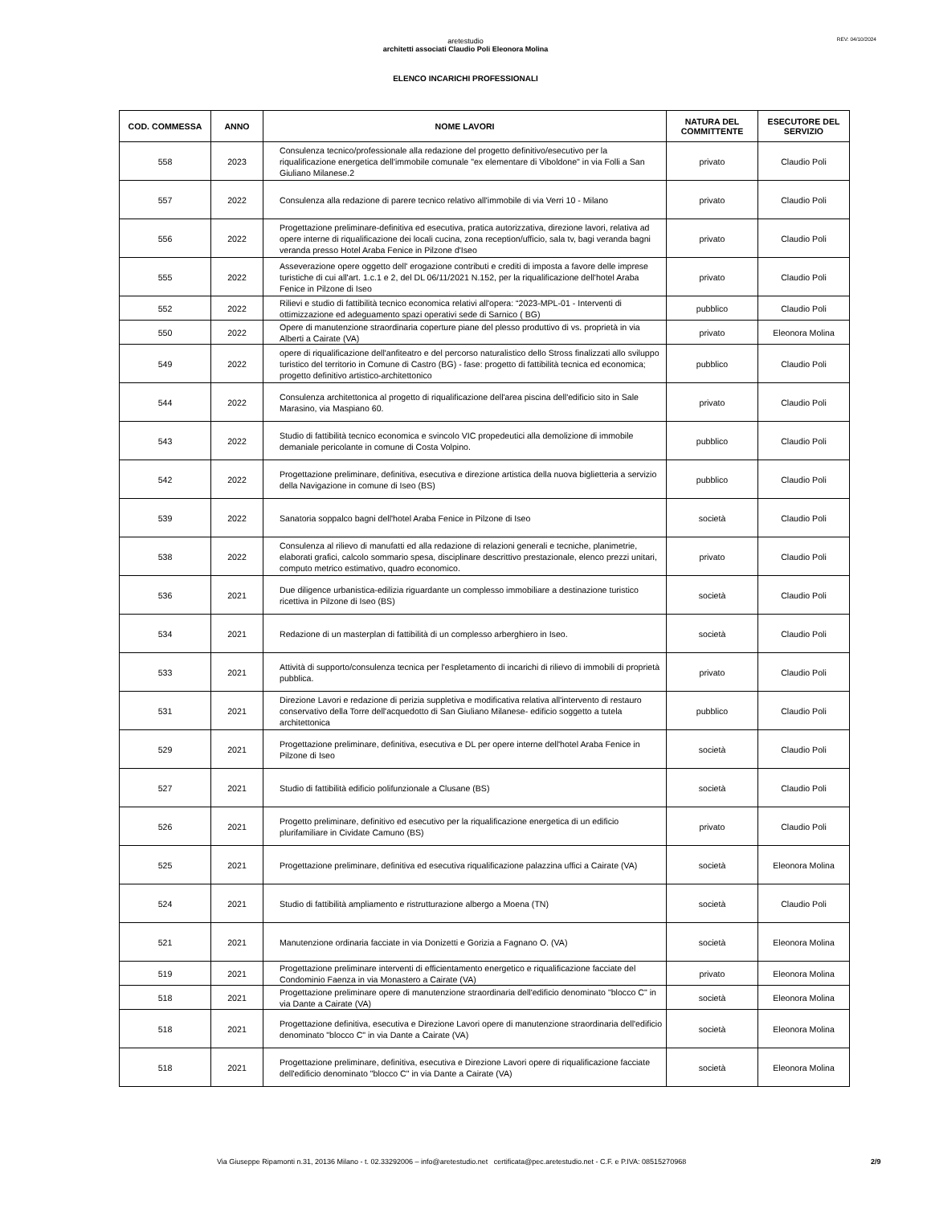REV: 04/10/2024
aretestudio
architetti associati Claudio Poli Eleonora Molina
ELENCO INCARICHI PROFESSIONALI
| COD. COMMESSA | ANNO | NOME LAVORI | NATURA DEL COMMITTENTE | ESECUTORE DEL SERVIZIO |
| --- | --- | --- | --- | --- |
| 558 | 2023 | Consulenza tecnico/professionale alla redazione del progetto definitivo/esecutivo per la riqualificazione energetica dell'immobile comunale "ex elementare di Viboldone" in via Folli a San Giuliano Milanese.2 | privato | Claudio Poli |
| 557 | 2022 | Consulenza alla redazione di parere tecnico relativo all'immobile di via Verri 10 - Milano | privato | Claudio Poli |
| 556 | 2022 | Progettazione preliminare-definitiva ed esecutiva, pratica autorizzativa, direzione lavori, relativa ad opere interne di riqualificazione dei locali cucina, zona reception/ufficio, sala tv, bagi veranda bagni veranda presso Hotel Araba Fenice in Pilzone d'Iseo | privato | Claudio Poli |
| 555 | 2022 | Asseverazione opere oggetto dell' erogazione contributi e crediti di imposta a favore delle imprese turistiche di cui all'art. 1.c.1 e 2, del DL 06/11/2021 N.152, per la riqualificazione dell'hotel Araba Fenice in Pilzone di Iseo | privato | Claudio Poli |
| 552 | 2022 | Rilievi e studio di fattibilità tecnico economica relativi all'opera: “2023-MPL-01 - Interventi di ottimizzazione ed adeguamento spazi operativi sede di Sarnico ( BG) | pubblico | Claudio Poli |
| 550 | 2022 | Opere di manutenzione straordinaria coperture piane del plesso produttivo di vs. proprietà in via Alberti a Cairate (VA) | privato | Eleonora Molina |
| 549 | 2022 | opere di riqualificazione dell'anfiteatro e del percorso naturalistico dello Stross finalizzati allo sviluppo turistico del territorio in Comune di Castro (BG) - fase: progetto di fattibilità tecnica ed economica; progetto definitivo artistico-architettonico | pubblico | Claudio Poli |
| 544 | 2022 | Consulenza architettonica al progetto di riqualificazione dell'area piscina dell'edificio sito in Sale Marasino, via Maspiano 60. | privato | Claudio Poli |
| 543 | 2022 | Studio di fattibilità tecnico economica e svincolo VIC propedeutici alla demolizione di immobile demaniale pericolante in comune di Costa Volpino. | pubblico | Claudio Poli |
| 542 | 2022 | Progettazione preliminare, definitiva, esecutiva e direzione artistica della nuova biglietteria a servizio della Navigazione in comune di Iseo (BS) | pubblico | Claudio Poli |
| 539 | 2022 | Sanatoria soppalco bagni dell'hotel Araba Fenice in Pilzone di Iseo | società | Claudio Poli |
| 538 | 2022 | Consulenza al rilievo di manufatti ed alla redazione di relazioni generali e tecniche, planimetrie, elaborati grafici, calcolo sommario spesa, disciplinare descrittivo prestazionale, elenco prezzi unitari, computo metrico estimativo, quadro economico. | privato | Claudio Poli |
| 536 | 2021 | Due diligence urbanistica-edilizia riguardante un complesso immobiliare a destinazione turistico ricettiva in Pilzone di Iseo (BS) | società | Claudio Poli |
| 534 | 2021 | Redazione di un masterplan di fattibilità di un complesso arberghiero in Iseo. | società | Claudio Poli |
| 533 | 2021 | Attività di supporto/consulenza tecnica per l'espletamento di incarichi di rilievo di immobili di proprietà pubblica. | privato | Claudio Poli |
| 531 | 2021 | Direzione Lavori e redazione di perizia suppletiva e modificativa relativa all'intervento di restauro conservativo della Torre dell'acquedotto di San Giuliano Milanese- edificio soggetto a tutela architettonica | pubblico | Claudio Poli |
| 529 | 2021 | Progettazione preliminare, definitiva, esecutiva e DL per opere interne dell'hotel Araba Fenice in Pilzone di Iseo | società | Claudio Poli |
| 527 | 2021 | Studio di fattibilità edificio polifunzionale a Clusane (BS) | società | Claudio Poli |
| 526 | 2021 | Progetto preliminare, definitivo ed esecutivo per la riqualificazione energetica di un edificio plurifamiliare in Cividate Camuno (BS) | privato | Claudio Poli |
| 525 | 2021 | Progettazione preliminare, definitiva ed esecutiva riqualificazione palazzina uffici a Cairate (VA) | società | Eleonora Molina |
| 524 | 2021 | Studio di fattibilità ampliamento e ristrutturazione albergo a Moena (TN) | società | Claudio Poli |
| 521 | 2021 | Manutenzione ordinaria facciate in via Donizetti e Gorizia a Fagnano O. (VA) | società | Eleonora Molina |
| 519 | 2021 | Progettazione preliminare interventi di efficientamento energetico e riqualificazione facciate del Condominio Faenza in via Monastero a Cairate (VA) | privato | Eleonora Molina |
| 518 | 2021 | Progettazione preliminare opere di manutenzione straordinaria dell'edificio denominato "blocco C" in via Dante a Cairate (VA) | società | Eleonora Molina |
| 518 | 2021 | Progettazione definitiva, esecutiva e Direzione Lavori opere di manutenzione straordinaria dell'edificio denominato "blocco C" in via Dante a Cairate (VA) | società | Eleonora Molina |
| 518 | 2021 | Progettazione preliminare, definitiva, esecutiva e Direzione Lavori opere di riqualificazione facciate dell'edificio denominato "blocco C" in via Dante a Cairate (VA) | società | Eleonora Molina |
Via Giuseppe Ripamonti n.31, 20136 Milano - t. 02.33292006 – info@aretestudio.net certificata@pec.aretestudio.net - C.F. e P.IVA: 08515270968 2/9